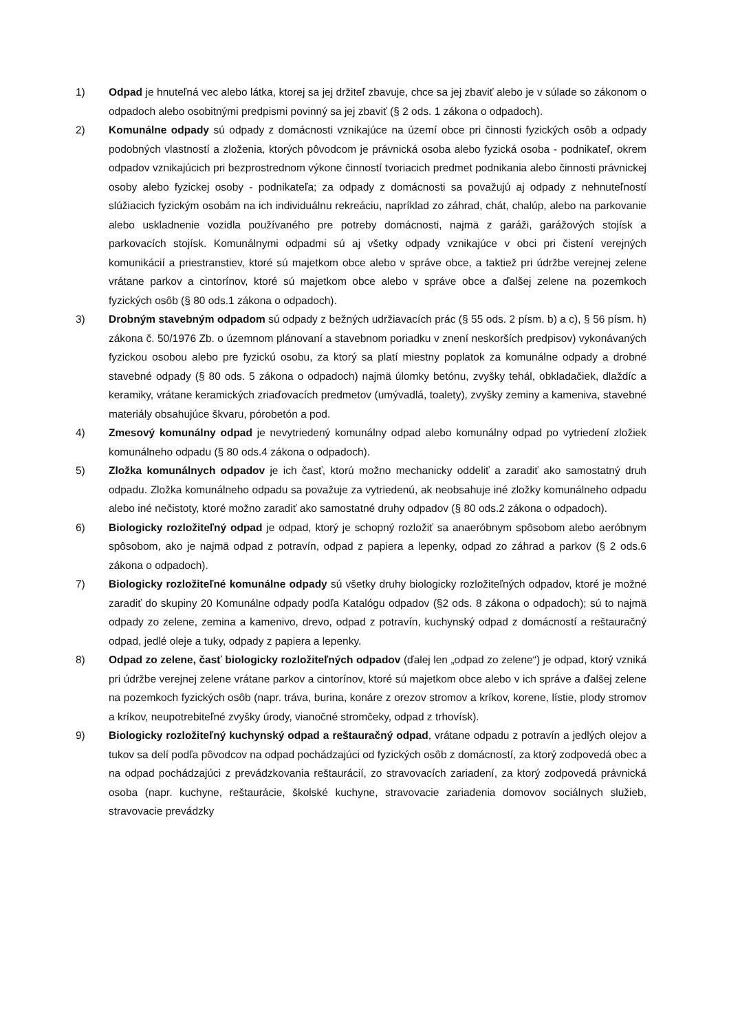1) Odpad je hnuteľná vec alebo látka, ktorej sa jej držiteľ zbavuje, chce sa jej zbaviť alebo je v súlade so zákonom o odpadoch alebo osobitnými predpismi povinný sa jej zbaviť (§ 2 ods. 1 zákona o odpadoch).
2) Komunálne odpady sú odpady z domácnosti vznikajúce na území obce pri činnosti fyzických osôb a odpady podobných vlastností a zloženia, ktorých pôvodcom je právnická osoba alebo fyzická osoba - podnikateľ, okrem odpadov vznikajúcich pri bezprostrednom výkone činností tvoriacich predmet podnikania alebo činnosti právnickej osoby alebo fyzickej osoby - podnikateľa; za odpady z domácnosti sa považujú aj odpady z nehnuteľností slúžiacich fyzickým osobám na ich individuálnu rekreáciu, napríklad zo záhrad, chát, chalúp, alebo na parkovanie alebo uskladnenie vozidla používaného pre potreby domácnosti, najmä z garáži, garážových stojísk a parkovacích stojísk. Komunálnymi odpadmi sú aj všetky odpady vznikajúce v obci pri čistení verejných komunikácií a priestranstiev, ktoré sú majetkom obce alebo v správe obce, a taktiež pri údržbe verejnej zelene vrátane parkov a cintorínov, ktoré sú majetkom obce alebo v správe obce a ďalšej zelene na pozemkoch fyzických osôb (§ 80 ods.1 zákona o odpadoch).
3) Drobným stavebným odpadom sú odpady z bežných udržiavacích prác (§ 55 ods. 2 písm. b) a c), § 56 písm. h) zákona č. 50/1976 Zb. o územnom plánovaní a stavebnom poriadku v znení neskorších predpisov) vykonávaných fyzickou osobou alebo pre fyzickú osobu, za ktorý sa platí miestny poplatok za komunálne odpady a drobné stavebné odpady (§ 80 ods. 5 zákona o odpadoch) najmä úlomky betónu, zvyšky tehál, obkladačiek, dlaždíc a keramiky, vrátane keramických zriaďovacích predmetov (umývadlá, toalety), zvyšky zeminy a kameniva, stavebné materiály obsahujúce škvaru, pórobetón a pod.
4) Zmesový komunálny odpad je nevytriedený komunálny odpad alebo komunálny odpad po vytriedení zložiek komunálneho odpadu (§ 80 ods.4 zákona o odpadoch).
5) Zložka komunálnych odpadov je ich časť, ktorú možno mechanicky oddeliť a zaradiť ako samostatný druh odpadu. Zložka komunálneho odpadu sa považuje za vytriedenú, ak neobsahuje iné zložky komunálneho odpadu alebo iné nečistoty, ktoré možno zaradiť ako samostatné druhy odpadov (§ 80 ods.2 zákona o odpadoch).
6) Biologicky rozložiteľný odpad je odpad, ktorý je schopný rozložiť sa anaeróbnym spôsobom alebo aeróbnym spôsobom, ako je najmä odpad z potravín, odpad z papiera a lepenky, odpad zo záhrad a parkov (§ 2 ods.6 zákona o odpadoch).
7) Biologicky rozložiteľné komunálne odpady sú všetky druhy biologicky rozložiteľných odpadov, ktoré je možné zaradiť do skupiny 20 Komunálne odpady podľa Katalógu odpadov (§2 ods. 8 zákona o odpadoch); sú to najmä odpady zo zelene, zemina a kamenivo, drevo, odpad z potravín, kuchynský odpad z domácností a reštauračný odpad, jedlé oleje a tuky, odpady z papiera a lepenky.
8) Odpad zo zelene, časť biologicky rozložiteľných odpadov (ďalej len „odpad zo zelene“) je odpad, ktorý vzniká pri údržbe verejnej zelene vrátane parkov a cintorínov, ktoré sú majetkom obce alebo v ich správe a ďalšej zelene na pozemkoch fyzických osôb (napr. tráva, burina, konáre z orezov stromov a kríkov, korene, lístie, plody stromov a kríkov, neupotrebiteľné zvyšky úrody, vianočné stromčeky, odpad z trhovísk).
9) Biologicky rozložiteľný kuchynský odpad a reštauračný odpad, vrátane odpadu z potravín a jedlých olejov a tukov sa delí podľa pôvodcov na odpad pochádzajúci od fyzických osôb z domácností, za ktorý zodpovedá obec a na odpad pochádzajúci z prevádzkovania reštaurácií, zo stravovacích zariadení, za ktorý zodpovedá právnická osoba (napr. kuchyne, reštaurácie, školské kuchyne, stravovacie zariadenia domovov sociálnych služieb, stravovacie prevádzky